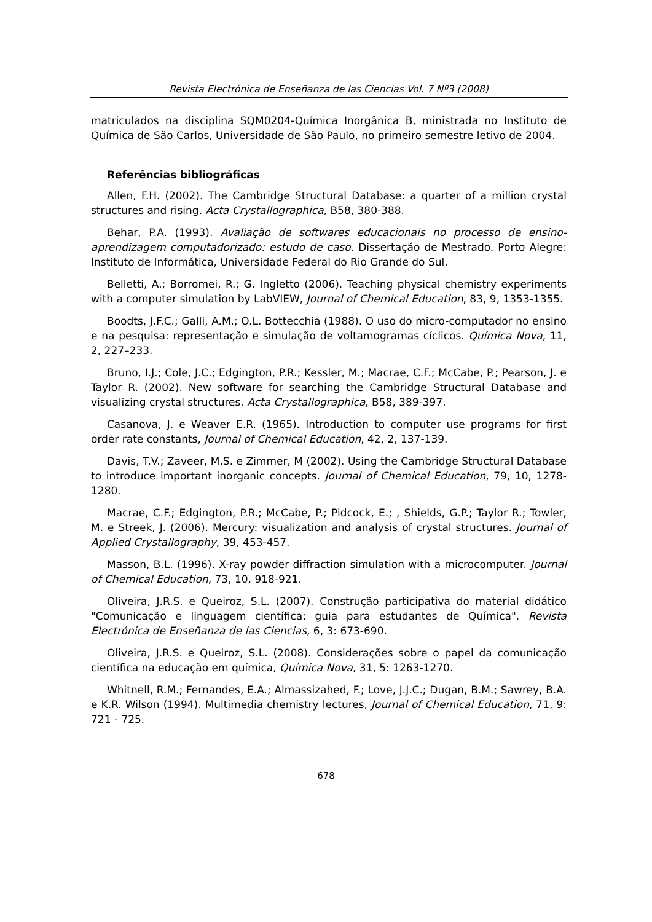Revista Electrónica de Enseñanza de las Ciencias Vol. 7 Nº3 (2008)
matriculados na disciplina SQM0204-Química Inorgânica B, ministrada no Instituto de Química de São Carlos, Universidade de São Paulo, no primeiro semestre letivo de 2004.
Referências bibliográficas
Allen, F.H. (2002). The Cambridge Structural Database: a quarter of a million crystal structures and rising. Acta Crystallographica, B58, 380-388.
Behar, P.A. (1993). Avaliação de softwares educacionais no processo de ensino-aprendizagem computadorizado: estudo de caso. Dissertação de Mestrado. Porto Alegre: Instituto de Informática, Universidade Federal do Rio Grande do Sul.
Belletti, A.; Borromei, R.; G. Ingletto (2006). Teaching physical chemistry experiments with a computer simulation by LabVIEW, Journal of Chemical Education, 83, 9, 1353-1355.
Boodts, J.F.C.; Galli, A.M.; O.L. Bottecchia (1988). O uso do micro-computador no ensino e na pesquisa: representação e simulação de voltamogramas cíclicos. Química Nova, 11, 2, 227–233.
Bruno, I.J.; Cole, J.C.; Edgington, P.R.; Kessler, M.; Macrae, C.F.; McCabe, P.; Pearson, J. e Taylor R. (2002). New software for searching the Cambridge Structural Database and visualizing crystal structures. Acta Crystallographica, B58, 389-397.
Casanova, J. e Weaver E.R. (1965). Introduction to computer use programs for first order rate constants, Journal of Chemical Education, 42, 2, 137-139.
Davis, T.V.; Zaveer, M.S. e Zimmer, M (2002). Using the Cambridge Structural Database to introduce important inorganic concepts. Journal of Chemical Education, 79, 10, 1278-1280.
Macrae, C.F.; Edgington, P.R.; McCabe, P.; Pidcock, E.; , Shields, G.P.; Taylor R.; Towler, M. e Streek, J. (2006). Mercury: visualization and analysis of crystal structures. Journal of Applied Crystallography, 39, 453-457.
Masson, B.L. (1996). X-ray powder diffraction simulation with a microcomputer. Journal of Chemical Education, 73, 10, 918-921.
Oliveira, J.R.S. e Queiroz, S.L. (2007). Construção participativa do material didático "Comunicação e linguagem científica: guia para estudantes de Química". Revista Electrónica de Enseñanza de las Ciencias, 6, 3: 673-690.
Oliveira, J.R.S. e Queiroz, S.L. (2008). Considerações sobre o papel da comunicação científica na educação em química, Química Nova, 31, 5: 1263-1270.
Whitnell, R.M.; Fernandes, E.A.; Almassizahed, F.; Love, J.J.C.; Dugan, B.M.; Sawrey, B.A. e K.R. Wilson (1994). Multimedia chemistry lectures, Journal of Chemical Education, 71, 9: 721 - 725.
678